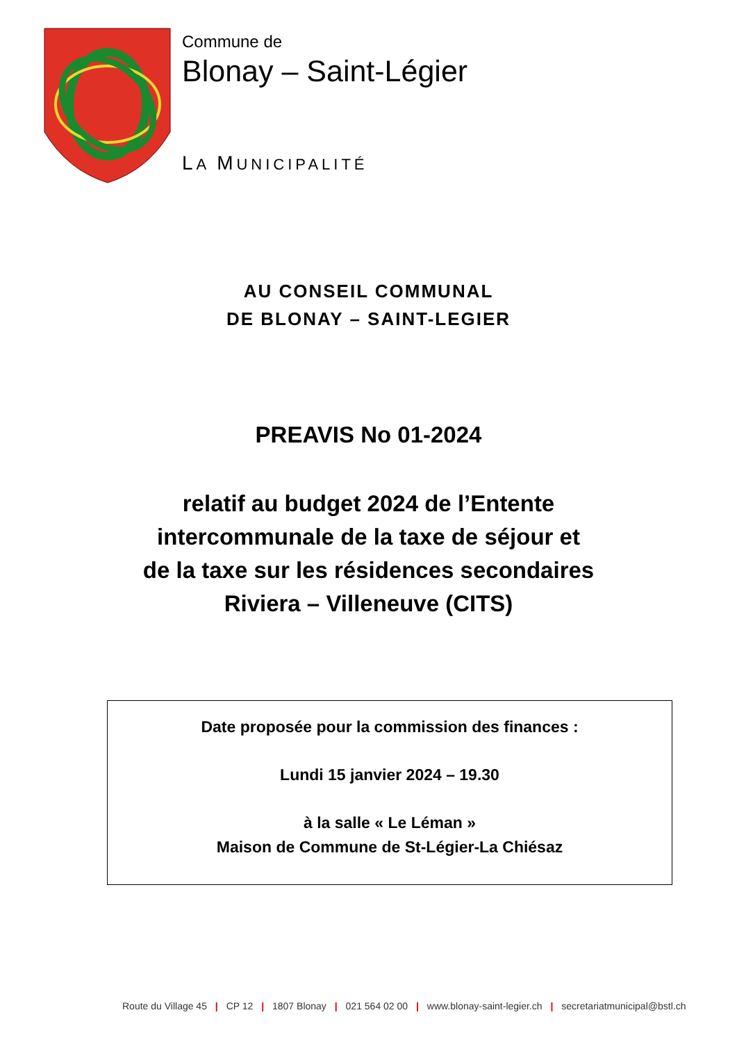Commune de
Blonay – Saint-Légier
LA MUNICIPALITÉ
AU CONSEIL COMMUNAL
DE BLONAY – SAINT-LEGIER
PREAVIS No 01-2024
relatif au budget 2024 de l’Entente
intercommunale de la taxe de séjour et
de la taxe sur les résidences secondaires
Riviera – Villeneuve (CITS)
Date proposée pour la commission des finances :
Lundi 15 janvier 2024 – 19.30
à la salle « Le Léman »
Maison de Commune de St-Légier-La Chiésaz
Route du Village 45 | CP 12 | 1807 Blonay | 021 564 02 00 | www.blonay-saint-legier.ch | secretariatmunicipal@bstl.ch